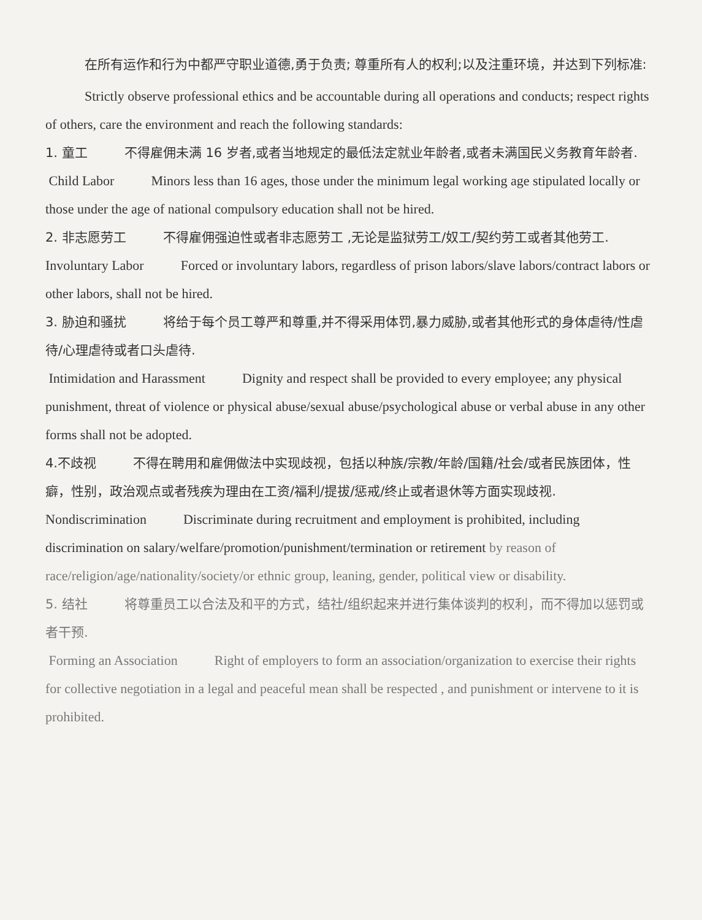在所有运作和行为中都严守职业道德,勇于负责; 尊重所有人的权利;以及注重环境，并达到下列标准:
Strictly observe professional ethics and be accountable during all operations and conducts; respect rights of others, care the environment and reach the following standards:
1. 童工 不得雇佣未满 16 岁者,或者当地规定的最低法定就业年龄者,或者未满国民义务教育年龄者.
Child Labor Minors less than 16 ages, those under the minimum legal working age stipulated locally or those under the age of national compulsory education shall not be hired.
2. 非志愿劳工 不得雇佣强迫性或者非志愿劳工 ,无论是监狱劳工/奴工/契约劳工或者其他劳工.
Involuntary Labor Forced or involuntary labors, regardless of prison labors/slave labors/contract labors or other labors, shall not be hired.
3. 胁迫和骚扰 将给于每个员工尊严和尊重,并不得采用体罚,暴力威胁,或者其他形式的身体虐待/性虐待/心理虐待或者口头虐待.
Intimidation and Harassment Dignity and respect shall be provided to every employee; any physical punishment, threat of violence or physical abuse/sexual abuse/psychological abuse or verbal abuse in any other forms shall not be adopted.
4.不歧视 不得在聘用和雇佣做法中实现歧视，包括以种族/宗教/年龄/国籍/社会/或者民族团体，性癖，性别，政治观点或者残疾为理由在工资/福利/提拔/惩戒/终止或者退休等方面实现歧视.
Nondiscrimination Discriminate during recruitment and employment is prohibited, including discrimination on salary/welfare/promotion/punishment/termination or retirement by reason of race/religion/age/nationality/society/or ethnic group, leaning, gender, political view or disability.
5. 结社 将尊重员工以合法及和平的方式，结社/组织起来并进行集体谈判的权利，而不得加以惩罚或者干预.
Forming an Association Right of employers to form an association/organization to exercise their rights for collective negotiation in a legal and peaceful mean shall be respected , and punishment or intervene to it is prohibited.